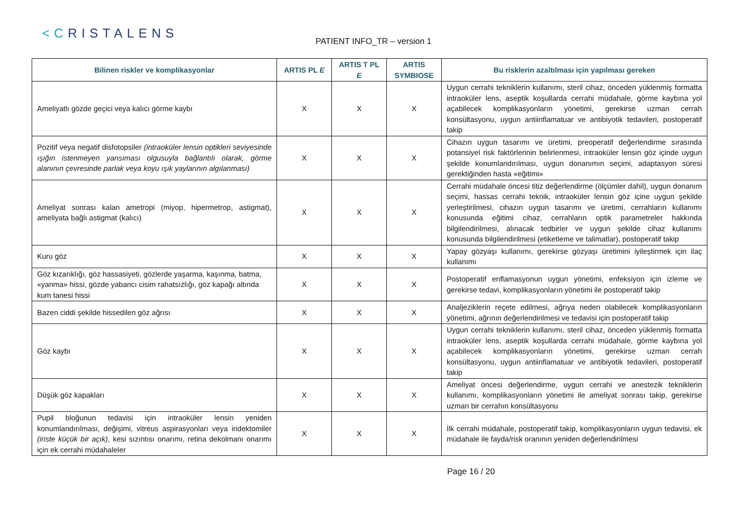<CRISTALENS
PATIENT INFO_TR – version 1
| Bilinen riskler ve komplikasyonlar | ARTIS PL E | ARTIS T PL E | ARTIS SYMBIOSE | Bu risklerin azaltılması için yapılması gereken |
| --- | --- | --- | --- | --- |
| Ameliyatlı gözde geçici veya kalıcı görme kaybı | X | X | X | Uygun cerrahi tekniklerin kullanımı, steril cihaz, önceden yüklenmiş formatta intraoküler lens, aseptik koşullarda cerrahi müdahale, görme kaybına yol açabilecek komplikasyonların yönetimi, gerekirse uzman cerrah konsültasyonu, uygun antiinflamatuar ve antibiyotik tedavileri, postoperatif takip |
| Pozitif veya negatif disfotopsiler (intraoküler lensin optikleri seviyesinde ışığın istenmeyen yansıması olgusuyla bağlantılı olarak, görme alanının çevresinde parlak veya koyu ışık yaylarının algılanması) | X | X | X | Cihazın uygun tasarımı ve üretimi, preoperatif değerlendirme sırasında potansiyel risk faktörlerinin belirlenmesi, intraoküler lensin göz içinde uygun şekilde konumlandırılması, uygun donanımın seçimi, adaptasyon süresi gerektiğinden hasta «eğitimi» |
| Ameliyat sonrası kalan ametropi (miyop, hipermetrop, astigmat), ameliyata bağlı astigmat (kalıcı) | X | X | X | Cerrahi müdahale öncesi titiz değerlendirme (ölçümler dahil), uygun donanım seçimi, hassas cerrahi teknik, intraoküler lensin göz içine uygun şekilde yerleştirilmesi, cihazın uygun tasarımı ve üretimi, cerrahların kullanımı konusunda eğitimi cihaz, cerrahların optik parametreler hakkında bilgilendirilmesi, alınacak tedbirler ve uygun şekilde cihaz kullanımı konusunda bilgilendirilmesi (etiketleme ve talimatlar), postoperatif takip |
| Kuru göz | X | X | X | Yapay gözyaşı kullanımı, gerekirse gözyaşı üretimini iyileştirmek için ilaç kullanımı |
| Göz kızarıklığı, göz hassasiyeti, gözlerde yaşarma, kaşınma, batma, «yanma» hissi, gözde yabancı cisim rahatsızlığı, göz kapağı altında kum tanesi hissi | X | X | X | Postoperatif enflamasyonun uygun yönetimi, enfeksiyon için izleme ve gerekirse tedavi, komplikasyonların yönetimi ile postoperatif takip |
| Bazen ciddi şekilde hissedilen göz ağrısı | X | X | X | Analjeziklerin reçete edilmesi, ağrıya neden olabilecek komplikasyonların yönetimi, ağrının değerlendirilmesi ve tedavisi için postoperatif takip |
| Göz kaybı | X | X | X | Uygun cerrahi tekniklerin kullanımı, steril cihaz, önceden yüklenmiş formatta intraoküler lens, aseptik koşullarda cerrahi müdahale, görme kaybına yol açabilecek komplikasyonların yönetimi, gerekirse uzman cerrah konsültasyonu, uygun antiinflamatuar ve antibiyotik tedavileri, postoperatif takip |
| Düşük göz kapakları | X | X | X | Ameliyat öncesi değerlendirme, uygun cerrahi ve anestezik tekniklerin kullanımı, komplikasyonların yönetimi ile ameliyat sonrası takip, gerekirse uzman bir cerrahın konsültasyonu |
| Pupil bloğunun tedavisi için intraoküler lensin yeniden konumlandırılması, değişimi, vitreus aspirasyonları veya iridektomiler (iriste küçük bir açık) , kesi sızıntısı onarımı, retina dekolmanı onarımı için ek cerrahi müdahaleler | X | X | X | İlk cerrahi müdahale, postoperatif takip, komplikasyonların uygun tedavisi, ek müdahale ile fayda/risk oranının yeniden değerlendirilmesi |
Page 16 / 20